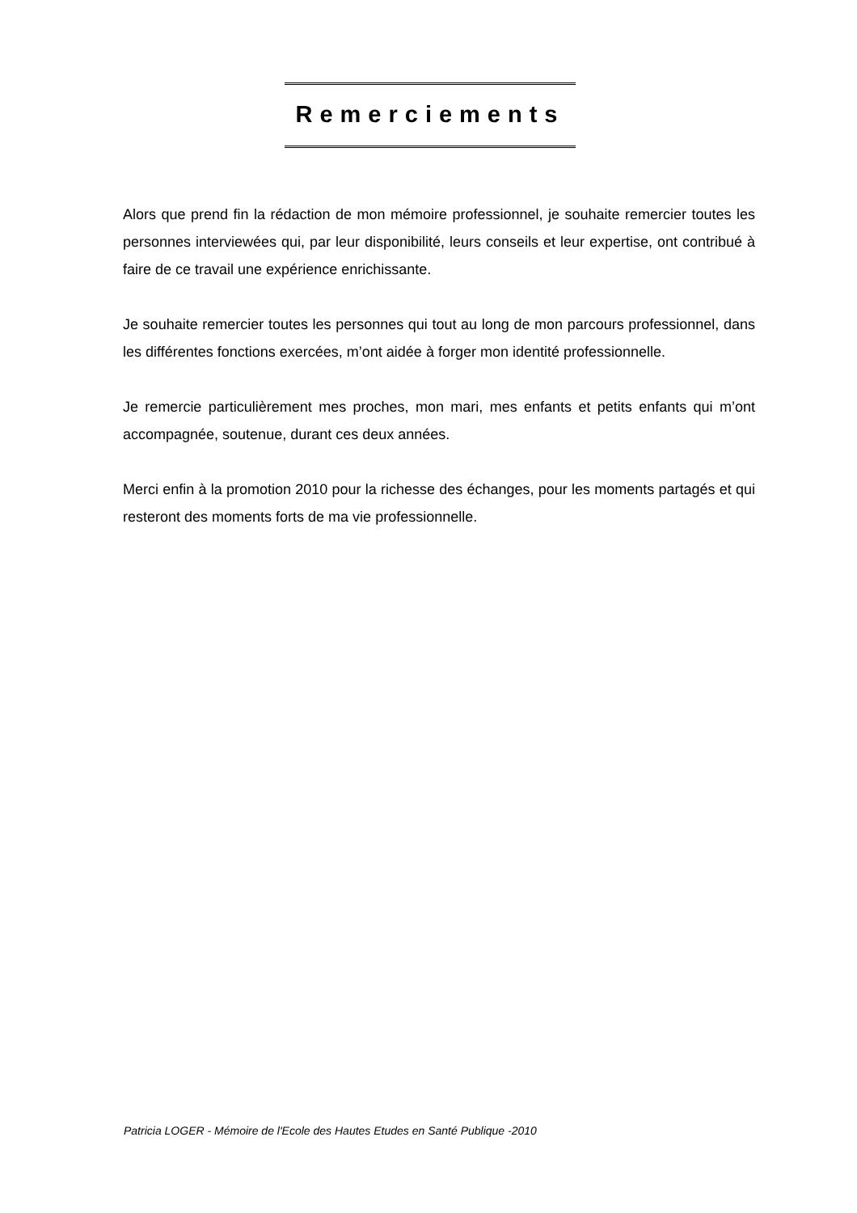Remerciements
Alors que prend fin la rédaction de mon mémoire professionnel, je souhaite remercier toutes les personnes interviewées qui, par leur disponibilité, leurs conseils et leur expertise, ont contribué à faire de ce travail une expérience enrichissante.
Je souhaite remercier toutes les personnes qui tout au long de mon parcours professionnel, dans les différentes fonctions exercées, m’ont aidée à forger mon identité professionnelle.
Je remercie particulièrement mes proches, mon mari, mes enfants et petits enfants qui m’ont accompagnée, soutenue, durant ces deux années.
Merci enfin à la promotion 2010 pour la richesse des échanges, pour les moments partagés et qui resteront des moments forts de ma vie professionnelle.
Patricia LOGER - Mémoire de l'Ecole des Hautes Etudes en Santé Publique -2010